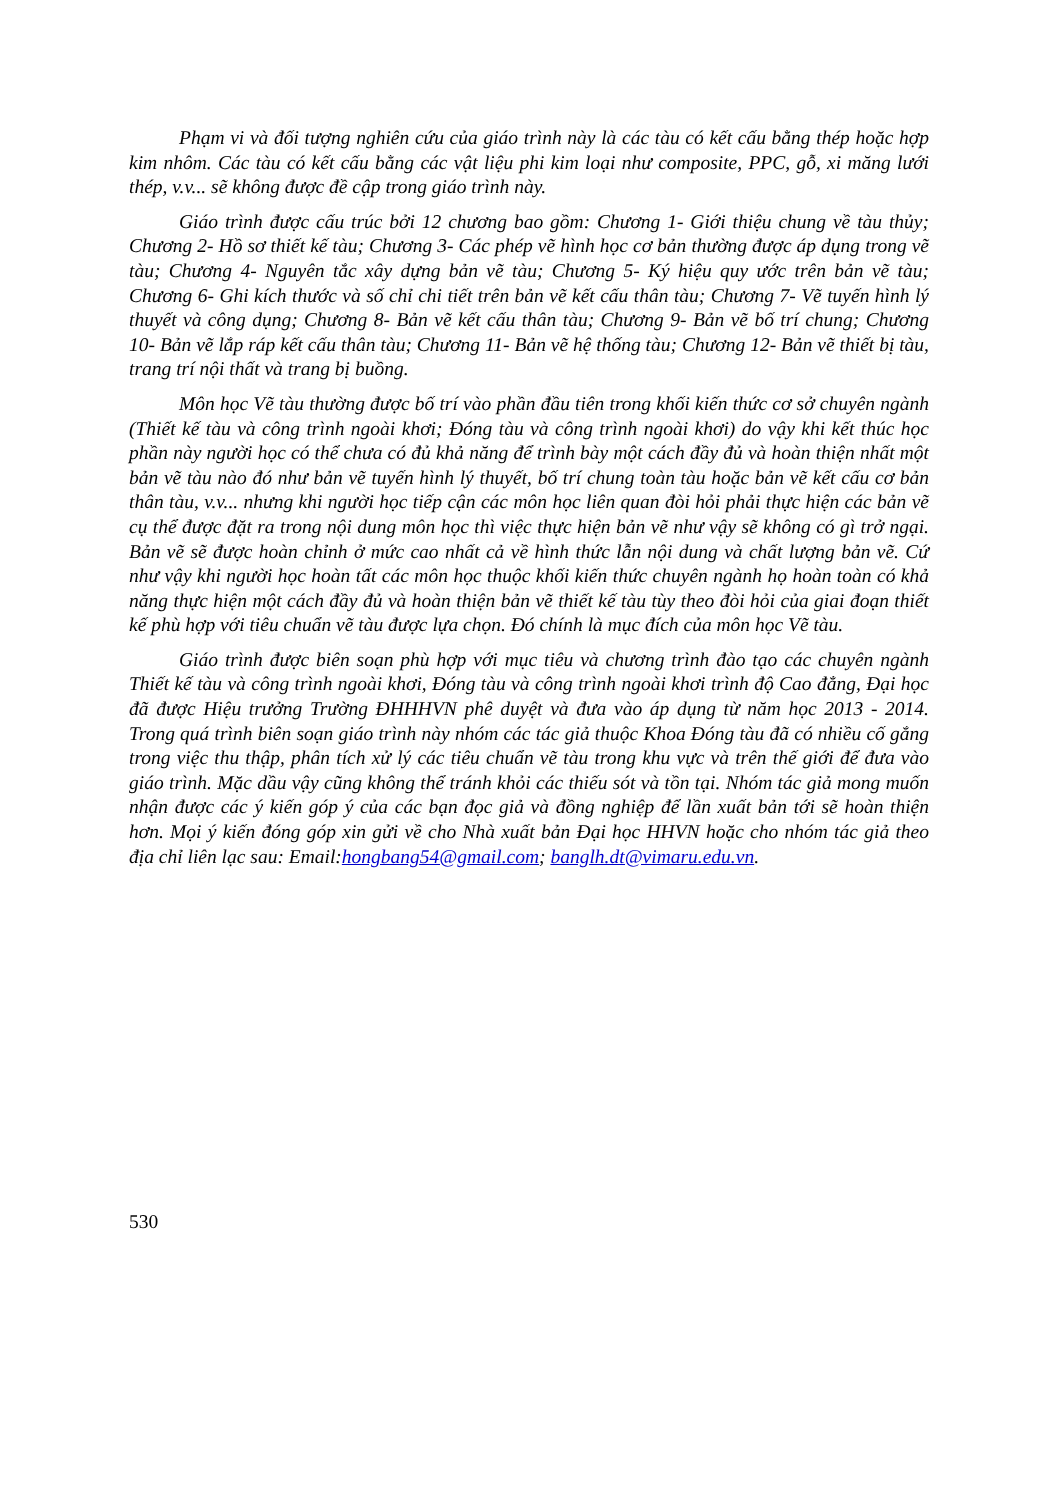Phạm vi và đối tượng nghiên cứu của giáo trình này là các tàu có kết cấu bằng thép hoặc hợp kim nhôm. Các tàu có kết cấu bằng các vật liệu phi kim loại như composite, PPC, gỗ, xi măng lưới thép, v.v... sẽ không được đề cập trong giáo trình này.
Giáo trình được cấu trúc bởi 12 chương bao gồm: Chương 1- Giới thiệu chung về tàu thủy; Chương 2- Hồ sơ thiết kế tàu; Chương 3- Các phép vẽ hình học cơ bản thường được áp dụng trong vẽ tàu; Chương 4- Nguyên tắc xây dựng bản vẽ tàu; Chương 5- Ký hiệu quy ước trên bản vẽ tàu; Chương 6- Ghi kích thước và số chỉ chi tiết trên bản vẽ kết cấu thân tàu; Chương 7- Vẽ tuyến hình lý thuyết và công dụng; Chương 8- Bản vẽ kết cấu thân tàu; Chương 9- Bản vẽ bố trí chung; Chương 10- Bản vẽ lắp ráp kết cấu thân tàu; Chương 11- Bản vẽ hệ thống tàu; Chương 12- Bản vẽ thiết bị tàu, trang trí nội thất và trang bị buồng.
Môn học Vẽ tàu thường được bố trí vào phần đầu tiên trong khối kiến thức cơ sở chuyên ngành (Thiết kế tàu và công trình ngoài khơi; Đóng tàu và công trình ngoài khơi) do vậy khi kết thúc học phần này người học có thể chưa có đủ khả năng để trình bày một cách đầy đủ và hoàn thiện nhất một bản vẽ tàu nào đó như bản vẽ tuyến hình lý thuyết, bố trí chung toàn tàu hoặc bản vẽ kết cấu cơ bản thân tàu, v.v... nhưng khi người học tiếp cận các môn học liên quan đòi hỏi phải thực hiện các bản vẽ cụ thể được đặt ra trong nội dung môn học thì việc thực hiện bản vẽ như vậy sẽ không có gì trở ngại. Bản vẽ sẽ được hoàn chỉnh ở mức cao nhất cả về hình thức lẫn nội dung và chất lượng bản vẽ. Cứ như vậy khi người học hoàn tất các môn học thuộc khối kiến thức chuyên ngành họ hoàn toàn có khả năng thực hiện một cách đầy đủ và hoàn thiện bản vẽ thiết kế tàu tùy theo đòi hỏi của giai đoạn thiết kế phù hợp với tiêu chuẩn vẽ tàu được lựa chọn. Đó chính là mục đích của môn học Vẽ tàu.
Giáo trình được biên soạn phù hợp với mục tiêu và chương trình đào tạo các chuyên ngành Thiết kế tàu và công trình ngoài khơi, Đóng tàu và công trình ngoài khơi trình độ Cao đẳng, Đại học đã được Hiệu trưởng Trường ĐHHHVN phê duyệt và đưa vào áp dụng từ năm học 2013 - 2014. Trong quá trình biên soạn giáo trình này nhóm các tác giả thuộc Khoa Đóng tàu đã có nhiều cố gắng trong việc thu thập, phân tích xử lý các tiêu chuẩn vẽ tàu trong khu vực và trên thế giới để đưa vào giáo trình. Mặc dầu vậy cũng không thể tránh khỏi các thiếu sót và tồn tại. Nhóm tác giả mong muốn nhận được các ý kiến góp ý của các bạn đọc giả và đồng nghiệp để lần xuất bản tới sẽ hoàn thiện hơn. Mọi ý kiến đóng góp xin gửi về cho Nhà xuất bản Đại học HHVN hoặc cho nhóm tác giả theo địa chỉ liên lạc sau: Email:hongbang54@gmail.com; banglh.dt@vimaru.edu.vn.
530